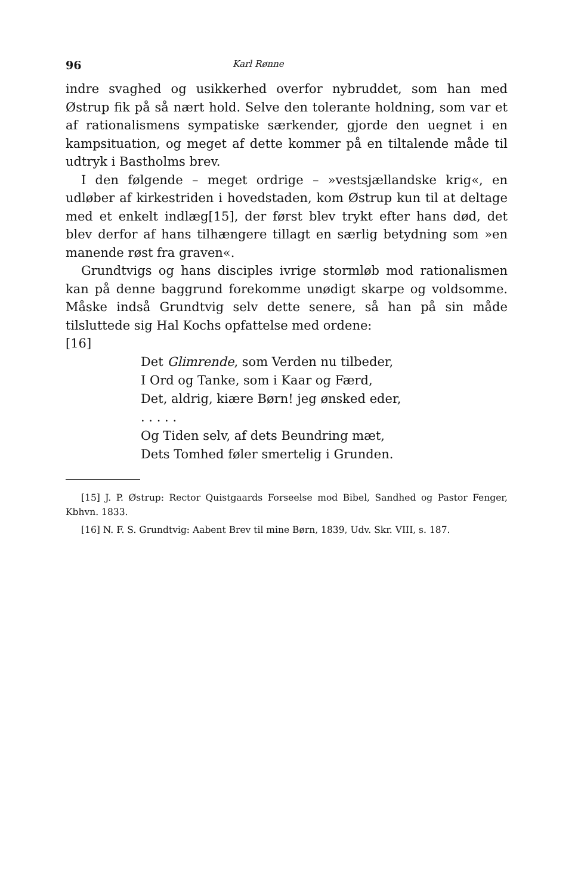96 Karl Rønne
indre svaghed og usikkerhed overfor nybruddet, som han med Østrup fik på så nært hold. Selve den tolerante holdning, som var et af rationalismens sympatiske særkender, gjorde den uegnet i en kampsituation, og meget af dette kommer på en tiltalende måde til udtryk i Bastholms brev.
I den følgende – meget ordrige – »vestsjællandske krig«, en udløber af kirkestriden i hovedstaden, kom Østrup kun til at deltage med et enkelt indlæg[15], der først blev trykt efter hans død, det blev derfor af hans tilhængere tillagt en særlig betydning som »en manende røst fra graven«.
Grundtvigs og hans disciples ivrige stormløb mod rationalismen kan på denne baggrund forekomme unødigt skarpe og voldsomme. Måske indså Grundtvig selv dette senere, så han på sin måde tilsluttede sig Hal Kochs opfattelse med ordene:
[16]
Det Glimrende, som Verden nu tilbeder,
I Ord og Tanke, som i Kaar og Færd,
Det, aldrig, kiære Børn! jeg ønsked eder,
. . . . .
Og Tiden selv, af dets Beundring mæt,
Dets Tomhed føler smertelig i Grunden.
[15] J. P. Østrup: Rector Quistgaards Forseelse mod Bibel, Sandhed og Pastor Fenger, Kbhvn. 1833.
[16] N. F. S. Grundtvig: Aabent Brev til mine Børn, 1839, Udv. Skr. VIII, s. 187.